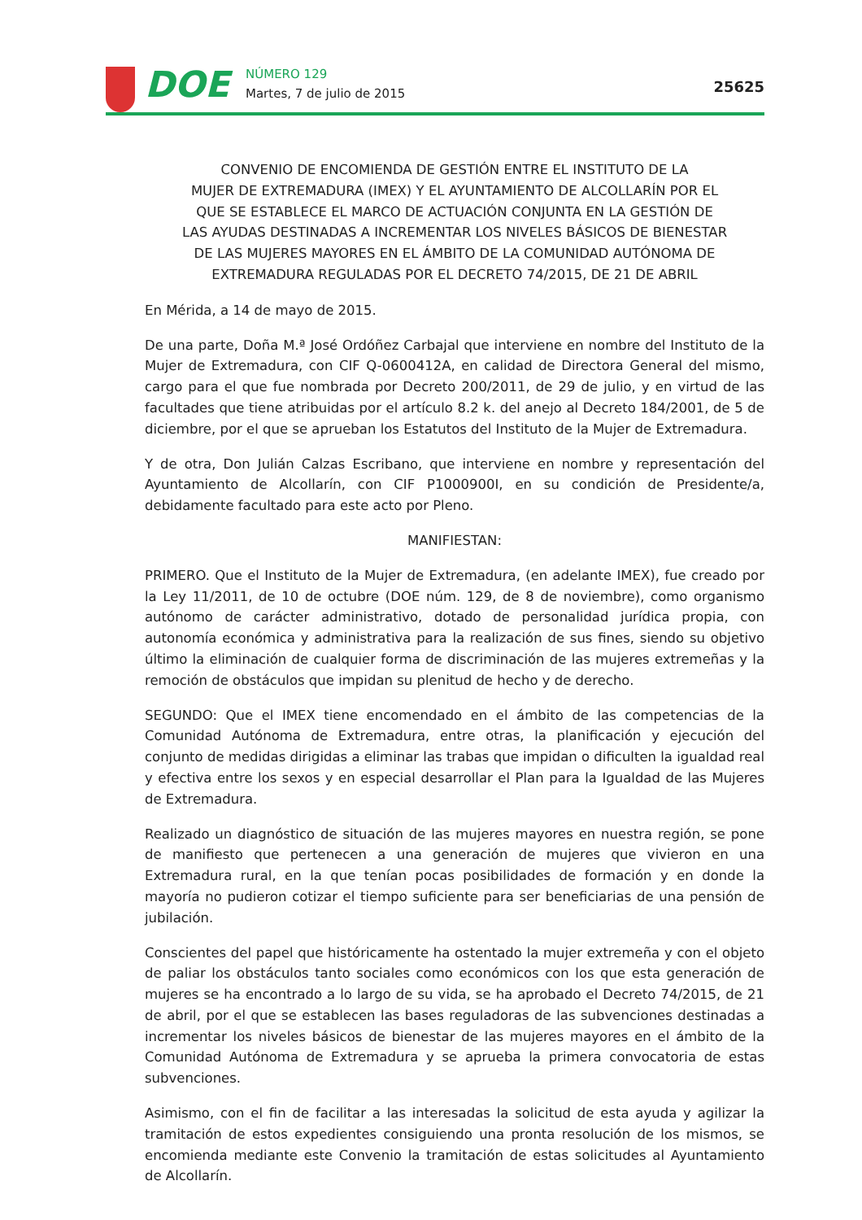DOE
NÚMERO 129
Martes, 7 de julio de 2015
25625
CONVENIO DE ENCOMIENDA DE GESTIÓN ENTRE EL INSTITUTO DE LA
MUJER DE EXTREMADURA (IMEX) Y EL AYUNTAMIENTO DE ALCOLLARÍN POR EL
QUE SE ESTABLECE EL MARCO DE ACTUACIÓN CONJUNTA EN LA GESTIÓN DE
LAS AYUDAS DESTINADAS A INCREMENTAR LOS NIVELES BÁSICOS DE BIENESTAR
DE LAS MUJERES MAYORES EN EL ÁMBITO DE LA COMUNIDAD AUTÓNOMA DE
EXTREMADURA REGULADAS POR EL DECRETO 74/2015, DE 21 DE ABRIL
En Mérida, a 14 de mayo de 2015.
De una parte, Doña M.ª José Ordóñez Carbajal que interviene en nombre del Instituto de la Mujer de Extremadura, con CIF Q-0600412A, en calidad de Directora General del mismo, cargo para el que fue nombrada por Decreto 200/2011, de 29 de julio, y en virtud de las facultades que tiene atribuidas por el artículo 8.2 k. del anejo al Decreto 184/2001, de 5 de diciembre, por el que se aprueban los Estatutos del Instituto de la Mujer de Extremadura.
Y de otra, Don Julián Calzas Escribano, que interviene en nombre y representación del Ayuntamiento de Alcollarín, con CIF P1000900I, en su condición de Presidente/a, debidamente facultado para este acto por Pleno.
MANIFIESTAN:
PRIMERO. Que el Instituto de la Mujer de Extremadura, (en adelante IMEX), fue creado por la Ley 11/2011, de 10 de octubre (DOE núm. 129, de 8 de noviembre), como organismo autónomo de carácter administrativo, dotado de personalidad jurídica propia, con autonomía económica y administrativa para la realización de sus fines, siendo su objetivo último la eliminación de cualquier forma de discriminación de las mujeres extremeñas y la remoción de obstáculos que impidan su plenitud de hecho y de derecho.
SEGUNDO: Que el IMEX tiene encomendado en el ámbito de las competencias de la Comunidad Autónoma de Extremadura, entre otras, la planificación y ejecución del conjunto de medidas dirigidas a eliminar las trabas que impidan o dificulten la igualdad real y efectiva entre los sexos y en especial desarrollar el Plan para la Igualdad de las Mujeres de Extremadura.
Realizado un diagnóstico de situación de las mujeres mayores en nuestra región, se pone de manifiesto que pertenecen a una generación de mujeres que vivieron en una Extremadura rural, en la que tenían pocas posibilidades de formación y en donde la mayoría no pudieron cotizar el tiempo suficiente para ser beneficiarias de una pensión de jubilación.
Conscientes del papel que históricamente ha ostentado la mujer extremeña y con el objeto de paliar los obstáculos tanto sociales como económicos con los que esta generación de mujeres se ha encontrado a lo largo de su vida, se ha aprobado el Decreto 74/2015, de 21 de abril, por el que se establecen las bases reguladoras de las subvenciones destinadas a incrementar los niveles básicos de bienestar de las mujeres mayores en el ámbito de la Comunidad Autónoma de Extremadura y se aprueba la primera convocatoria de estas subvenciones.
Asimismo, con el fin de facilitar a las interesadas la solicitud de esta ayuda y agilizar la tramitación de estos expedientes consiguiendo una pronta resolución de los mismos, se encomienda mediante este Convenio la tramitación de estas solicitudes al Ayuntamiento de Alcollarín.